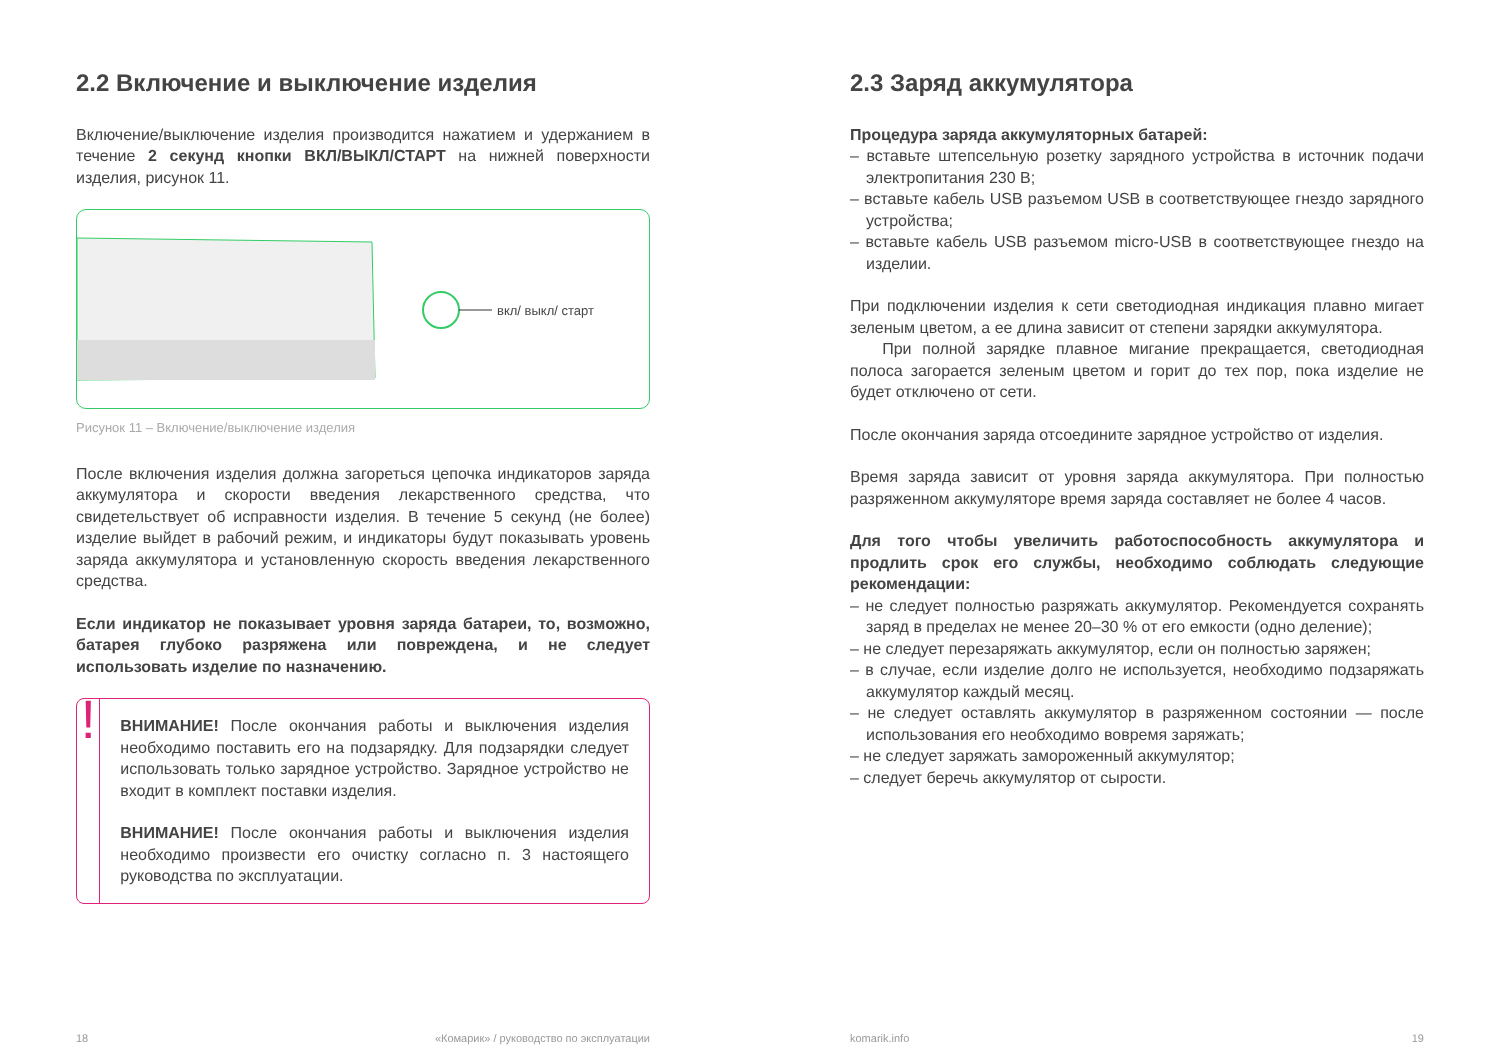2.2 Включение и выключение изделия
Включение/выключение изделия производится нажатием и удержанием в течение 2 секунд кнопки ВКЛ/ВЫКЛ/СТАРТ на нижней поверхности изделия, рисунок 11.
вкл/ выкл/ старт
Рисунок 11 – Включение/выключение изделия
После включения изделия должна загореться цепочка индикаторов заряда аккумулятора и скорости введения лекарственного средства, что свидетельствует об исправности изделия. В течение 5 секунд (не более) изделие выйдет в рабочий режим, и индикаторы будут показывать уровень заряда аккумулятора и установленную скорость введения лекарственного средства.
Если индикатор не показывает уровня заряда батареи, то, возможно, батарея глубоко разряжена или повреждена, и не следует использовать изделие по назначению.
!
ВНИМАНИЕ! После окончания работы и выключения изделия необходимо поставить его на подзарядку. Для подзарядки следует использовать только зарядное устройство. Зарядное устройство не входит в комплект поставки изделия.
ВНИМАНИЕ! После окончания работы и выключения изделия необходимо произвести его очистку согласно п. 3 настоящего руководства по эксплуатации.
2.3 Заряд аккумулятора
Процедура заряда аккумуляторных батарей:
– вставьте штепсельную розетку зарядного устройства в источник подачи электропитания 230 В;
– вставьте кабель USB разъемом USB в соответствующее гнездо зарядного устройства;
– вставьте кабель USB разъемом micro-USB в соответствующее гнездо на изделии.
При подключении изделия к сети светодиодная индикация плавно мигает зеленым цветом, а ее длина зависит от степени зарядки аккумулятора.
При полной зарядке плавное мигание прекращается, светодиодная полоса загорается зеленым цветом и горит до тех пор, пока изделие не будет отключено от сети.
После окончания заряда отсоедините зарядное устройство от изделия.
Время заряда зависит от уровня заряда аккумулятора. При полностью разряженном аккумуляторе время заряда составляет не более 4 часов.
Для того чтобы увеличить работоспособность аккумулятора и продлить срок его службы, необходимо соблюдать следующие рекомендации:
– не следует полностью разряжать аккумулятор. Рекомендуется сохранять заряд в пределах не менее 20–30 % от его емкости (одно деление);
– не следует перезаряжать аккумулятор, если он полностью заряжен;
– в случае, если изделие долго не используется, необходимо подзаряжать аккумулятор каждый месяц.
– не следует оставлять аккумулятор в разряженном состоянии — после использования его необходимо вовремя заряжать;
– не следует заряжать замороженный аккумулятор;
– следует беречь аккумулятор от сырости.
18 «Комарик» / руководство по эксплуатации komarik.info 19